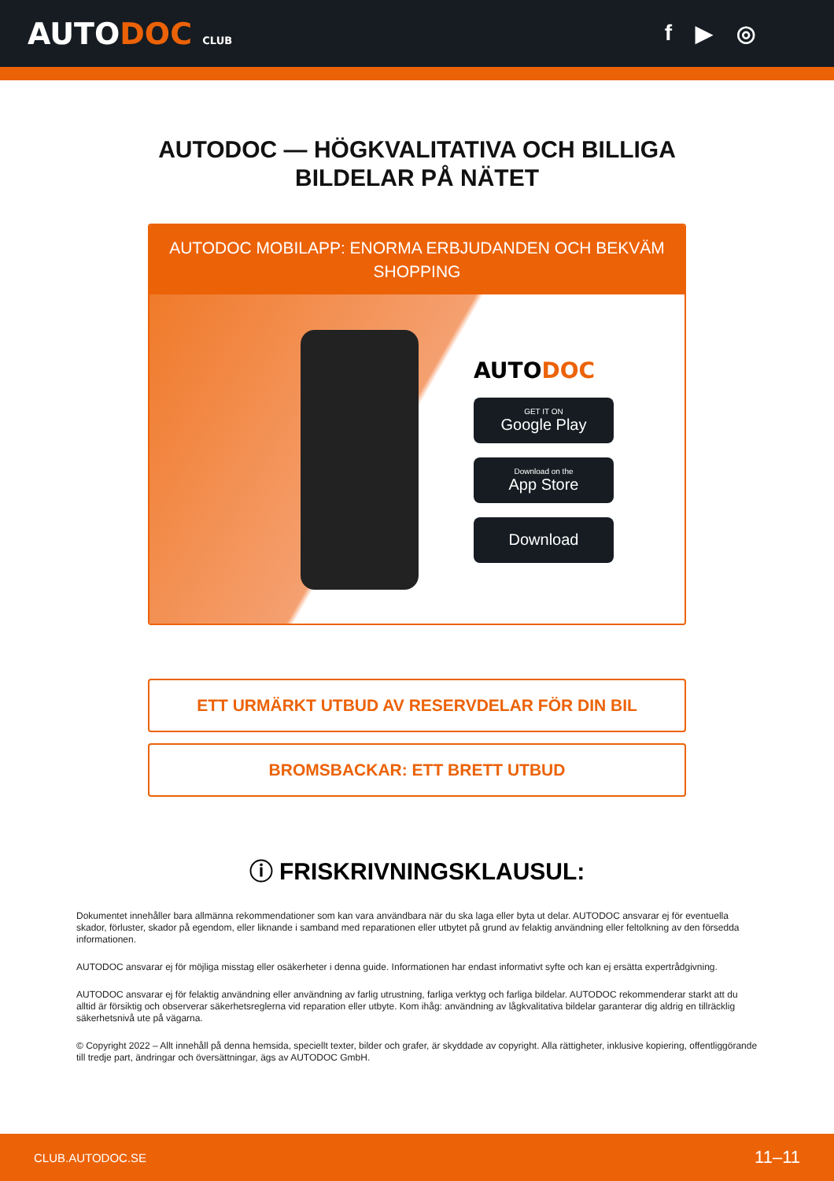AUTODOC CLUB
f ▶ ◎
AUTODOC — HÖGKVALITATIVA OCH BILLIGA
BILDELAR PÅ NÄTET
AUTODOC MOBILAPP: ENORMA ERBJUDANDEN OCH BEKVÄM SHOPPING
AUTODOC
GET IT ON
Google Play
Download on the
App Store
Download
ETT URMÄRKT UTBUD AV RESERVDELAR FÖR DIN BIL
BROMSBACKAR: ETT BRETT UTBUD
ⓘ FRISKRIVNINGSKLAUSUL:
Dokumentet innehåller bara allmänna rekommendationer som kan vara användbara när du ska laga eller byta ut delar. AUTODOC ansvarar ej för eventuella skador, förluster, skador på egendom, eller liknande i samband med reparationen eller utbytet på grund av felaktig användning eller feltolkning av den försedda informationen.
AUTODOC ansvarar ej för möjliga misstag eller osäkerheter i denna guide. Informationen har endast informativt syfte och kan ej ersätta expertrådgivning.
AUTODOC ansvarar ej för felaktig användning eller användning av farlig utrustning, farliga verktyg och farliga bildelar. AUTODOC rekommenderar starkt att du alltid är försiktig och observerar säkerhetsreglerna vid reparation eller utbyte. Kom ihåg: användning av lågkvalitativa bildelar garanterar dig aldrig en tillräcklig säkerhetsnivå ute på vägarna.
© Copyright 2022 – Allt innehåll på denna hemsida, speciellt texter, bilder och grafer, är skyddade av copyright. Alla rättigheter, inklusive kopiering, offentliggörande till tredje part, ändringar och översättningar, ägs av AUTODOC GmbH.
CLUB.AUTODOC.SE 11–11